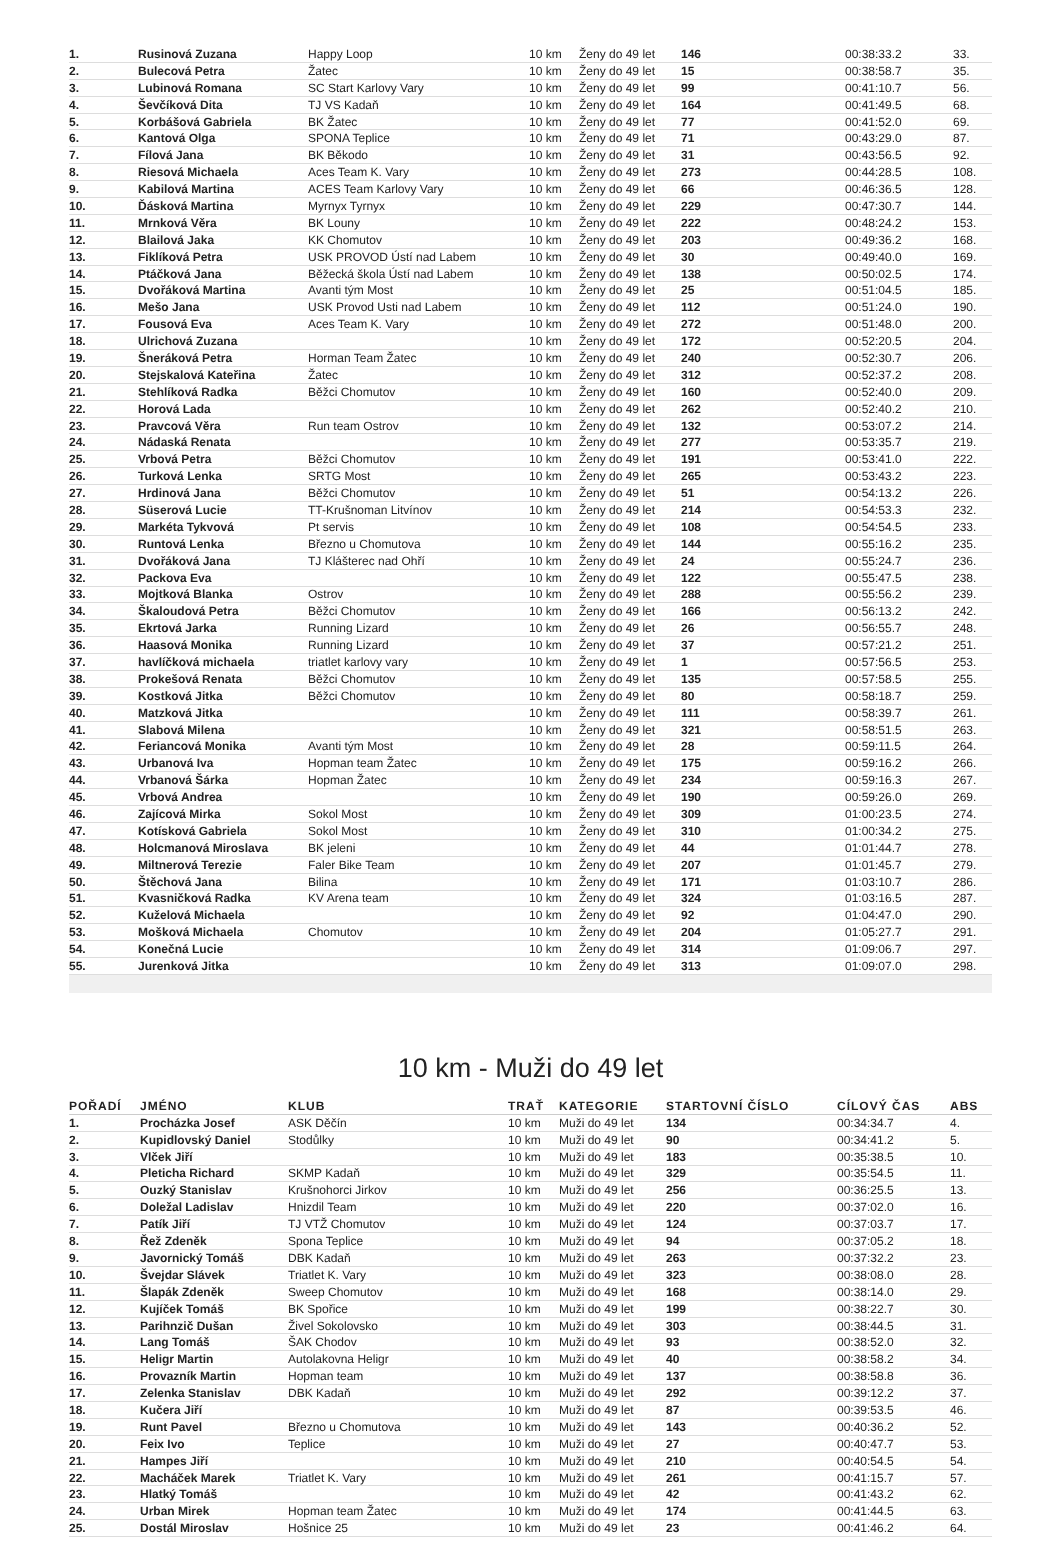| 1. | Rusinová Zuzana | Happy Loop | 10 km | Ženy do 49 let | 146 | 00:38:33.2 | 33. |
| 2. | Bulecová Petra | Žatec | 10 km | Ženy do 49 let | 15 | 00:38:58.7 | 35. |
| 3. | Lubinová Romana | SC Start Karlovy Vary | 10 km | Ženy do 49 let | 99 | 00:41:10.7 | 56. |
| 4. | Ševčíková Dita | TJ VS Kadaň | 10 km | Ženy do 49 let | 164 | 00:41:49.5 | 68. |
| 5. | Korbášová Gabriela | BK Žatec | 10 km | Ženy do 49 let | 77 | 00:41:52.0 | 69. |
| 6. | Kantová Olga | SPONA Teplice | 10 km | Ženy do 49 let | 71 | 00:43:29.0 | 87. |
| 7. | Fílová Jana | BK Běkodo | 10 km | Ženy do 49 let | 31 | 00:43:56.5 | 92. |
| 8. | Riesová Michaela | Aces Team K. Vary | 10 km | Ženy do 49 let | 273 | 00:44:28.5 | 108. |
| 9. | Kabilová Martina | ACES Team Karlovy Vary | 10 km | Ženy do 49 let | 66 | 00:46:36.5 | 128. |
| 10. | Ďásková Martina | Myrnyx Tyrnyx | 10 km | Ženy do 49 let | 229 | 00:47:30.7 | 144. |
| 11. | Mrnková Věra | BK Louny | 10 km | Ženy do 49 let | 222 | 00:48:24.2 | 153. |
| 12. | Blailová Jaka | KK Chomutov | 10 km | Ženy do 49 let | 203 | 00:49:36.2 | 168. |
| 13. | Fiklíková Petra | USK PROVOD Ústí nad Labem | 10 km | Ženy do 49 let | 30 | 00:49:40.0 | 169. |
| 14. | Ptáčková Jana | Běžecká škola Ústí nad Labem | 10 km | Ženy do 49 let | 138 | 00:50:02.5 | 174. |
| 15. | Dvořáková Martina | Avanti tým Most | 10 km | Ženy do 49 let | 25 | 00:51:04.5 | 185. |
| 16. | Mešo Jana | USK Provod Usti nad Labem | 10 km | Ženy do 49 let | 112 | 00:51:24.0 | 190. |
| 17. | Fousová Eva | Aces Team K. Vary | 10 km | Ženy do 49 let | 272 | 00:51:48.0 | 200. |
| 18. | Ulrichová Zuzana | | 10 km | Ženy do 49 let | 172 | 00:52:20.5 | 204. |
| 19. | Šneráková Petra | Horman Team Žatec | 10 km | Ženy do 49 let | 240 | 00:52:30.7 | 206. |
| 20. | Stejskalová Kateřina | Žatec | 10 km | Ženy do 49 let | 312 | 00:52:37.2 | 208. |
| 21. | Stehlíková Radka | Běžci Chomutov | 10 km | Ženy do 49 let | 160 | 00:52:40.0 | 209. |
| 22. | Horová Lada | | 10 km | Ženy do 49 let | 262 | 00:52:40.2 | 210. |
| 23. | Pravcová Věra | Run team Ostrov | 10 km | Ženy do 49 let | 132 | 00:53:07.2 | 214. |
| 24. | Nádaská Renata | | 10 km | Ženy do 49 let | 277 | 00:53:35.7 | 219. |
| 25. | Vrbová Petra | Běžci Chomutov | 10 km | Ženy do 49 let | 191 | 00:53:41.0 | 222. |
| 26. | Turková Lenka | SRTG Most | 10 km | Ženy do 49 let | 265 | 00:53:43.2 | 223. |
| 27. | Hrdinová Jana | Běžci Chomutov | 10 km | Ženy do 49 let | 51 | 00:54:13.2 | 226. |
| 28. | Süserová Lucie | TT-Krušnoman Litvínov | 10 km | Ženy do 49 let | 214 | 00:54:53.3 | 232. |
| 29. | Markéta Tykvová | Pt servis | 10 km | Ženy do 49 let | 108 | 00:54:54.5 | 233. |
| 30. | Runtová Lenka | Březno u Chomutova | 10 km | Ženy do 49 let | 144 | 00:55:16.2 | 235. |
| 31. | Dvořáková Jana | TJ Klášterec nad Ohří | 10 km | Ženy do 49 let | 24 | 00:55:24.7 | 236. |
| 32. | Packova Eva | | 10 km | Ženy do 49 let | 122 | 00:55:47.5 | 238. |
| 33. | Mojtková Blanka | Ostrov | 10 km | Ženy do 49 let | 288 | 00:55:56.2 | 239. |
| 34. | Škaloudová Petra | Běžci Chomutov | 10 km | Ženy do 49 let | 166 | 00:56:13.2 | 242. |
| 35. | Ekrtová Jarka | Running Lizard | 10 km | Ženy do 49 let | 26 | 00:56:55.7 | 248. |
| 36. | Haasová Monika | Running Lizard | 10 km | Ženy do 49 let | 37 | 00:57:21.2 | 251. |
| 37. | havlíčková michaela | triatlet karlovy vary | 10 km | Ženy do 49 let | 1 | 00:57:56.5 | 253. |
| 38. | Prokešová Renata | Běžci Chomutov | 10 km | Ženy do 49 let | 135 | 00:57:58.5 | 255. |
| 39. | Kostková Jitka | Běžci Chomutov | 10 km | Ženy do 49 let | 80 | 00:58:18.7 | 259. |
| 40. | Matzková Jitka | | 10 km | Ženy do 49 let | 111 | 00:58:39.7 | 261. |
| 41. | Slabová Milena | | 10 km | Ženy do 49 let | 321 | 00:58:51.5 | 263. |
| 42. | Feriancová Monika | Avanti tým Most | 10 km | Ženy do 49 let | 28 | 00:59:11.5 | 264. |
| 43. | Urbanová Iva | Hopman team Žatec | 10 km | Ženy do 49 let | 175 | 00:59:16.2 | 266. |
| 44. | Vrbanová Šárka | Hopman Žatec | 10 km | Ženy do 49 let | 234 | 00:59:16.3 | 267. |
| 45. | Vrbová Andrea | | 10 km | Ženy do 49 let | 190 | 00:59:26.0 | 269. |
| 46. | Zajícová Mirka | Sokol Most | 10 km | Ženy do 49 let | 309 | 01:00:23.5 | 274. |
| 47. | Kotísková Gabriela | Sokol Most | 10 km | Ženy do 49 let | 310 | 01:00:34.2 | 275. |
| 48. | Holcmanová Miroslava | BK jeleni | 10 km | Ženy do 49 let | 44 | 01:01:44.7 | 278. |
| 49. | Miltnerová Terezie | Faler Bike Team | 10 km | Ženy do 49 let | 207 | 01:01:45.7 | 279. |
| 50. | Štěchová Jana | Bilina | 10 km | Ženy do 49 let | 171 | 01:03:10.7 | 286. |
| 51. | Kvasničková Radka | KV Arena team | 10 km | Ženy do 49 let | 324 | 01:03:16.5 | 287. |
| 52. | Kuželová Michaela | | 10 km | Ženy do 49 let | 92 | 01:04:47.0 | 290. |
| 53. | Mošková Michaela | Chomutov | 10 km | Ženy do 49 let | 204 | 01:05:27.7 | 291. |
| 54. | Konečná Lucie | | 10 km | Ženy do 49 let | 314 | 01:09:06.7 | 297. |
| 55. | Jurenková Jitka | | 10 km | Ženy do 49 let | 313 | 01:09:07.0 | 298. |
10 km - Muži do 49 let
| POŘADÍ | JMÉNO | KLUB | TRAŤ | KATEGORIE | STARTOVNÍ ČÍSLO | CÍLOVÝ ČAS | ABS |
| --- | --- | --- | --- | --- | --- | --- | --- |
| 1. | Procházka Josef | ASK Děčín | 10 km | Muži do 49 let | 134 | 00:34:34.7 | 4. |
| 2. | Kupidlovský Daniel | Stodůlky | 10 km | Muži do 49 let | 90 | 00:34:41.2 | 5. |
| 3. | Vlček Jiří | | 10 km | Muži do 49 let | 183 | 00:35:38.5 | 10. |
| 4. | Pleticha Richard | SKMP Kadaň | 10 km | Muži do 49 let | 329 | 00:35:54.5 | 11. |
| 5. | Ouzký Stanislav | Krušnohorci Jirkov | 10 km | Muži do 49 let | 256 | 00:36:25.5 | 13. |
| 6. | Doležal Ladislav | Hnizdil Team | 10 km | Muži do 49 let | 220 | 00:37:02.0 | 16. |
| 7. | Patík Jiří | TJ VTŽ Chomutov | 10 km | Muži do 49 let | 124 | 00:37:03.7 | 17. |
| 8. | Řež Zdeněk | Spona Teplice | 10 km | Muži do 49 let | 94 | 00:37:05.2 | 18. |
| 9. | Javornický Tomáš | DBK Kadaň | 10 km | Muži do 49 let | 263 | 00:37:32.2 | 23. |
| 10. | Švejdar Slávek | Triatlet K. Vary | 10 km | Muži do 49 let | 323 | 00:38:08.0 | 28. |
| 11. | Šlapák Zdeněk | Sweep Chomutov | 10 km | Muži do 49 let | 168 | 00:38:14.0 | 29. |
| 12. | Kujíček Tomáš | BK Spořice | 10 km | Muži do 49 let | 199 | 00:38:22.7 | 30. |
| 13. | Parihnzič Dušan | Živel Sokolovsko | 10 km | Muži do 49 let | 303 | 00:38:44.5 | 31. |
| 14. | Lang Tomáš | ŠAK Chodov | 10 km | Muži do 49 let | 93 | 00:38:52.0 | 32. |
| 15. | Heligr Martin | Autolakovna Heligr | 10 km | Muži do 49 let | 40 | 00:38:58.2 | 34. |
| 16. | Provazník Martin | Hopman team | 10 km | Muži do 49 let | 137 | 00:38:58.8 | 36. |
| 17. | Zelenka Stanislav | DBK Kadaň | 10 km | Muži do 49 let | 292 | 00:39:12.2 | 37. |
| 18. | Kučera Jiří | | 10 km | Muži do 49 let | 87 | 00:39:53.5 | 46. |
| 19. | Runt Pavel | Březno u Chomutova | 10 km | Muži do 49 let | 143 | 00:40:36.2 | 52. |
| 20. | Feix Ivo | Teplice | 10 km | Muži do 49 let | 27 | 00:40:47.7 | 53. |
| 21. | Hampes Jiří | | 10 km | Muži do 49 let | 210 | 00:40:54.5 | 54. |
| 22. | Macháček Marek | Triatlet K. Vary | 10 km | Muži do 49 let | 261 | 00:41:15.7 | 57. |
| 23. | Hlatký Tomáš | | 10 km | Muži do 49 let | 42 | 00:41:43.2 | 62. |
| 24. | Urban Mirek | Hopman team Žatec | 10 km | Muži do 49 let | 174 | 00:41:44.5 | 63. |
| 25. | Dostál Miroslav | Hošnice 25 | 10 km | Muži do 49 let | 23 | 00:41:46.2 | 64. |